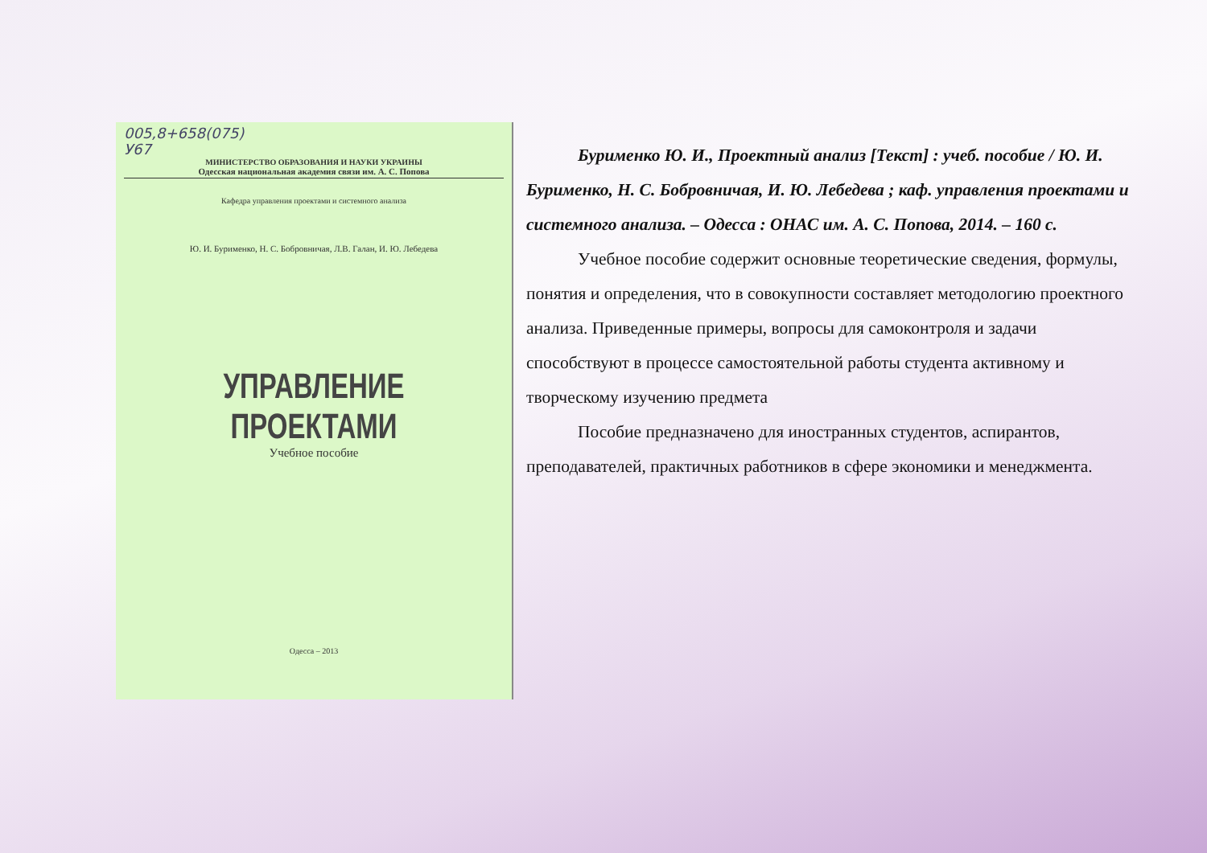005,8+658(075)
У67
МИНИСТЕРСТВО ОБРАЗОВАНИЯ И НАУКИ УКРАИНЫ
Одесская национальная академия связи им. А. С. Попова
Кафедра управления проектами и системного анализа
Ю. И. Бурименко, Н. С. Бобровничая, Л.В. Галан, И. Ю. Лебедева
УПРАВЛЕНИЕ ПРОЕКТАМИ
Учебное пособие
Одесса – 2013
Бурименко Ю. И., Проектный анализ [Текст] : учеб. пособие / Ю. И. Бурименко, Н. С. Бобровничая, И. Ю. Лебедева ; каф. управления проектами и системного анализа. – Одесса : ОНАС им. А. С. Попова, 2014. – 160 с.
Учебное пособие содержит основные теоретические сведения, формулы, понятия и определения, что в совокупности составляет методологию проектного анализа. Приведенные примеры, вопросы для самоконтроля и задачи способствуют в процессе самостоятельной работы студента активному и творческому изучению предмета
Пособие предназначено для иностранных студентов, аспирантов, преподавателей, практичных работников в сфере экономики и менеджмента.